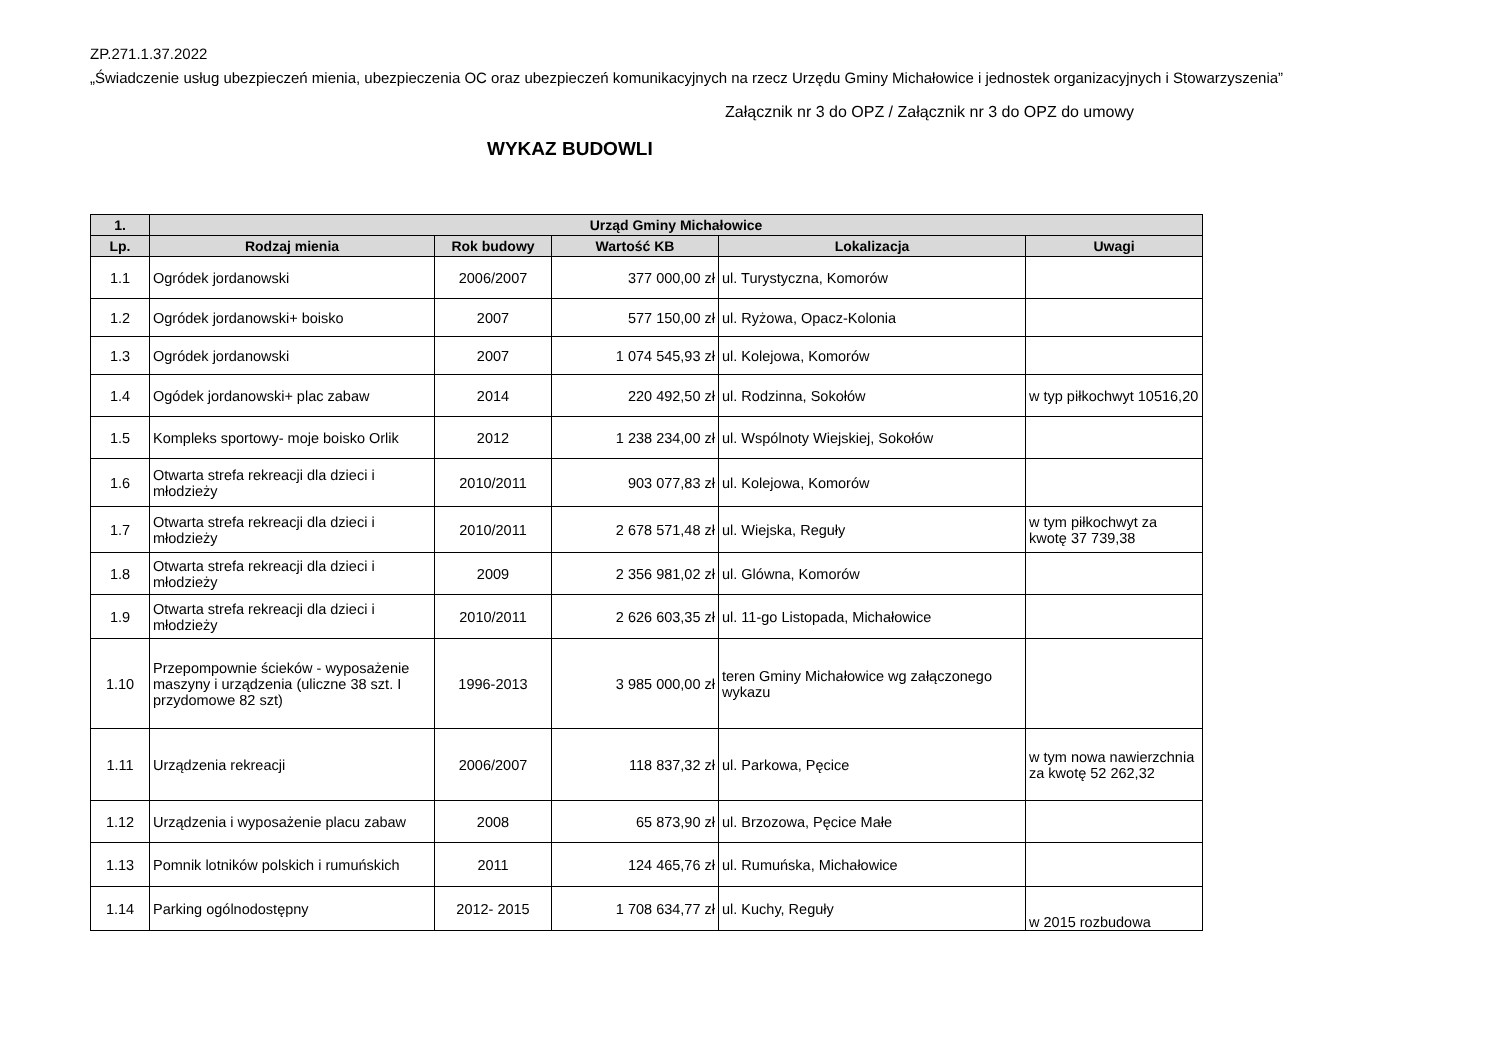ZP.271.1.37.2022
„Świadczenie usług ubezpieczeń mienia, ubezpieczenia OC oraz ubezpieczeń komunikacyjnych na rzecz Urzędu Gminy Michałowice i jednostek organizacyjnych i Stowarzyszenia”
Załącznik nr 3 do OPZ / Załącznik nr 3 do OPZ do umowy
WYKAZ BUDOWLI
| 1. | Urząd Gminy Michałowice | | | | |
| --- | --- | --- | --- | --- | --- |
| Lp. | Rodzaj mienia | Rok budowy | Wartość KB | Lokalizacja | Uwagi |
| 1.1 | Ogródek jordanowski | 2006/2007 | 377 000,00 zł | ul. Turystyczna, Komorów | |
| 1.2 | Ogródek jordanowski+ boisko | 2007 | 577 150,00 zł | ul. Ryżowa, Opacz-Kolonia | |
| 1.3 | Ogródek jordanowski | 2007 | 1 074 545,93 zł | ul. Kolejowa, Komorów | |
| 1.4 | Ogódek jordanowski+ plac zabaw | 2014 | 220 492,50 zł | ul. Rodzinna, Sokołów | w typ piłkochwyt 10516,20 |
| 1.5 | Kompleks sportowy- moje boisko Orlik | 2012 | 1 238 234,00 zł | ul. Wspólnoty Wiejskiej, Sokołów | |
| 1.6 | Otwarta strefa rekreacji dla dzieci i młodzieży | 2010/2011 | 903 077,83 zł | ul. Kolejowa, Komorów | |
| 1.7 | Otwarta strefa rekreacji dla dzieci i młodzieży | 2010/2011 | 2 678 571,48 zł | ul. Wiejska, Reguły | w tym piłkochwyt za kwotę 37 739,38 |
| 1.8 | Otwarta strefa rekreacji dla dzieci i młodzieży | 2009 | 2 356 981,02 zł | ul. Glówna, Komorów | |
| 1.9 | Otwarta strefa rekreacji dla dzieci i młodzieży | 2010/2011 | 2 626 603,35 zł | ul. 11-go Listopada, Michałowice | |
| 1.10 | Przepompownie ścieków - wyposażenie maszyny i urządzenia (uliczne 38 szt. I przydomowe 82 szt) | 1996-2013 | 3 985 000,00 zł | teren Gminy Michałowice wg załączonego wykazu | |
| 1.11 | Urządzenia rekreacji | 2006/2007 | 118 837,32 zł | ul. Parkowa, Pęcice | w tym nowa nawierzchnia za kwotę 52 262,32 |
| 1.12 | Urządzenia i wyposażenie placu zabaw | 2008 | 65 873,90 zł | ul. Brzozowa, Pęcice Małe | |
| 1.13 | Pomnik lotników polskich i rumuńskich | 2011 | 124 465,76 zł | ul. Rumuńska, Michałowice | |
| 1.14 | Parking ogólnodostępny | 2012- 2015 | 1 708 634,77 zł | ul. Kuchy, Reguły | w 2015 rozbudowa |